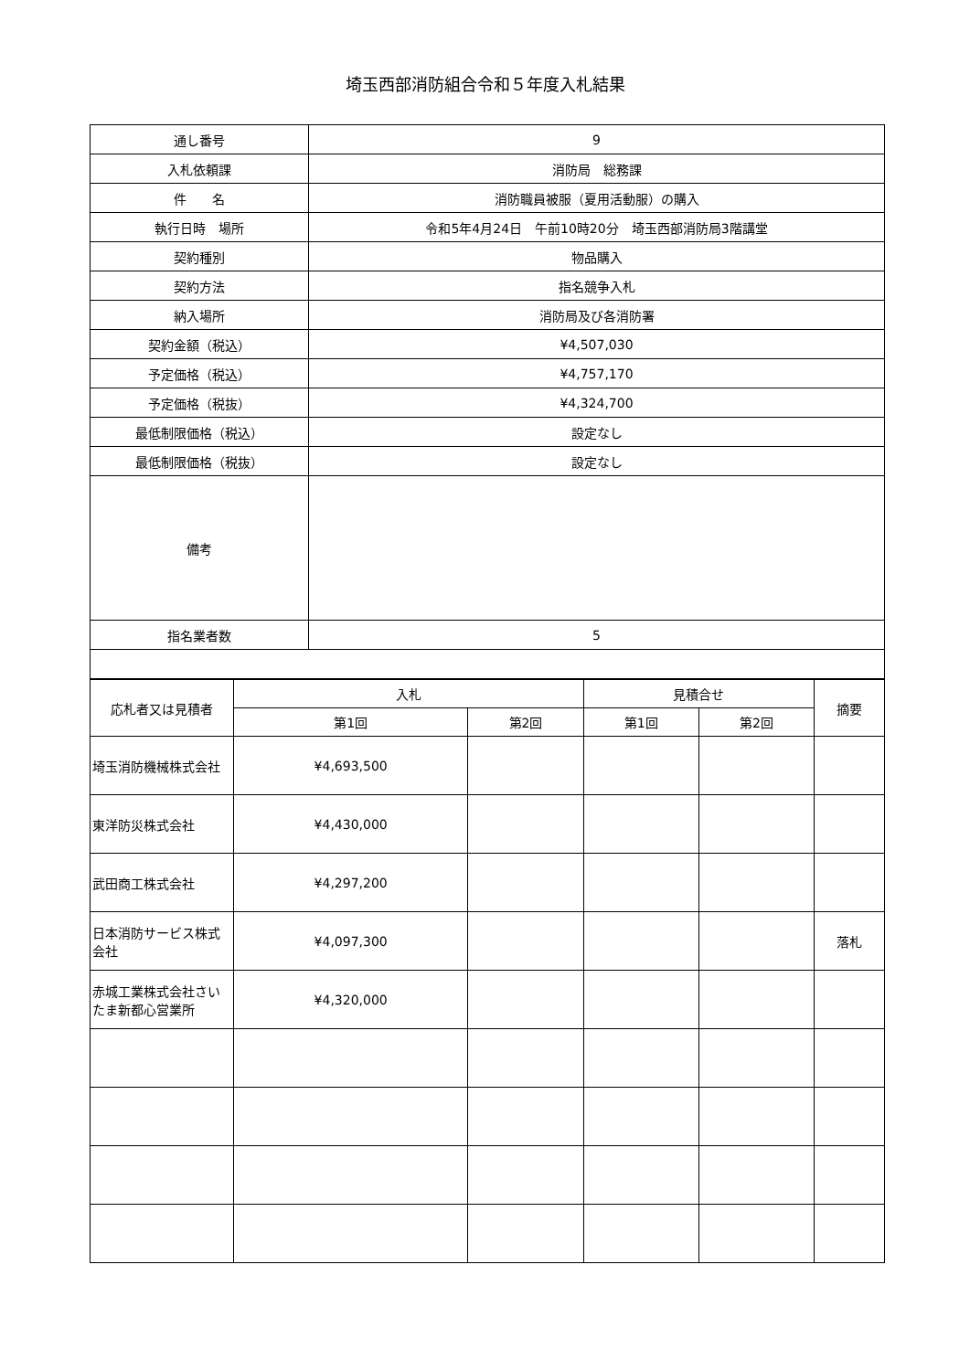埼玉西部消防組合令和５年度入札結果
| 通し番号 | 9 |
| 入札依頼課 | 消防局 総務課 |
| 件 名 | 消防職員被服（夏用活動服）の購入 |
| 執行日時 場所 | 令和5年4月24日 午前10時20分 埼玉西部消防局3階講堂 |
| 契約種別 | 物品購入 |
| 契約方法 | 指名競争入札 |
| 納入場所 | 消防局及び各消防署 |
| 契約金額（税込） | ¥4,507,030 |
| 予定価格（税込） | ¥4,757,170 |
| 予定価格（税抜） | ¥4,324,700 |
| 最低制限価格（税込） | 設定なし |
| 最低制限価格（税抜） | 設定なし |
| 備考 | |
| 指名業者数 | 5 |
| 応札者又は見積者 | 入札 | | 見積合せ | | 摘要 |
| --- | --- | --- | --- | --- | --- |
| | 第1回 | 第2回 | 第1回 | 第2回 | |
| 埼玉消防機械株式会社 | ¥4,693,500 | | | | |
| 東洋防災株式会社 | ¥4,430,000 | | | | |
| 武田商工株式会社 | ¥4,297,200 | | | | |
| 日本消防サービス株式会社 | ¥4,097,300 | | | | 落札 |
| 赤城工業株式会社さいたま新都心営業所 | ¥4,320,000 | | | | |